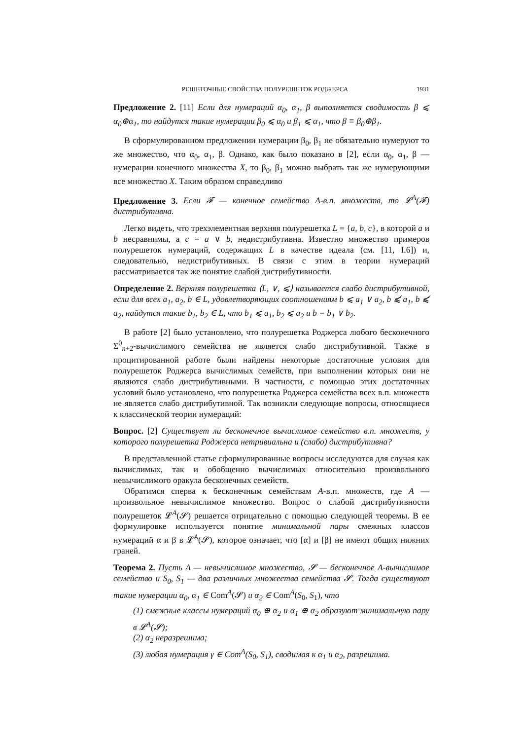РЕШЕТОЧНЫЕ СВОЙСТВА ПОЛУРЕШЕТОК РОДЖЕРСА 1931
Предложение 2. [11] Если для нумераций α<sub>0</sub>, α<sub>1</sub>, β выполняется сводимость β ⩽ α<sub>0</sub>⊕α<sub>1</sub>, то найдутся такие нумерации β<sub>0</sub> ⩽ α<sub>0</sub> и β<sub>1</sub> ⩽ α<sub>1</sub>, что β ≡ β<sub>0</sub>⊕β<sub>1</sub>.
В сформулированном предложении нумерации β<sub>0</sub>, β<sub>1</sub> не обязательно нумеруют то же множество, что α<sub>0</sub>, α<sub>1</sub>, β. Однако, как было показано в [2], если α<sub>0</sub>, α<sub>1</sub>, β — нумерации конечного множества X, то β<sub>0</sub>, β<sub>1</sub> можно выбрать так же нумерующими все множество X. Таким образом справедливо
Предложение 3. Если 𝓕 — конечное семейство A-в.п. множеств, то 𝓛<sup>A</sup>(𝓕) дистрибутивна.
Легко видеть, что трехэлементная верхняя полурешетка L = {a, b, c}, в которой a и b несравнимы, а c = a ∨ b, недистрибутивна. Известно множество примеров полурешеток нумераций, содержащих L в качестве идеала (см. [11, I.6]) и, следовательно, недистрибутивных. В связи с этим в теории нумераций рассматривается так же понятие слабой дистрибутивности.
Определение 2. Верхняя полурешетка ⟨L, ∨, ⩽⟩ называется слабо дистрибутивной, если для всех a<sub>1</sub>, a<sub>2</sub>, b ∈ L, удовлетворяющих соотношениям b ⩽ a<sub>1</sub> ∨ a<sub>2</sub>, b ⩽̸ a<sub>1</sub>, b ⩽̸ a<sub>2</sub>, найдутся такие b<sub>1</sub>, b<sub>2</sub> ∈ L, что b<sub>1</sub> ⩽ a<sub>1</sub>, b<sub>2</sub> ⩽ a<sub>2</sub> и b = b<sub>1</sub> ∨ b<sub>2</sub>.
В работе [2] было установлено, что полурешетка Роджерса любого бесконечного Σ<sup>0</sup><sub>n+2</sub>-вычислимого семейства не является слабо дистрибутивной. Также в процитированной работе были найдены некоторые достаточные условия для полурешеток Роджерса вычислимых семейств, при выполнении которых они не являются слабо дистрибутивными. В частности, с помощью этих достаточных условий было установлено, что полурешетка Роджерса семейства всех в.п. множеств не является слабо дистрибутивной. Так возникли следующие вопросы, относящиеся к классической теории нумераций:
Вопрос. [2] Существует ли бесконечное вычислимое семейство в.п. множеств, у которого полурешетка Роджерса нетривиальна и (слабо) дистрибутивна?
В представленной статье сформулированные вопросы исследуются для случая как вычислимых, так и обобщенно вычислимых относительно произвольного невычислимого оракула бесконечных семейств.
Обратимся сперва к бесконечным семействам A-в.п. множеств, где A — произвольное невычислимое множество. Вопрос о слабой дистрибутивности полурешеток 𝓛<sup>A</sup>(𝓢) решается отрицательно с помощью следующей теоремы. В ее формулировке используется понятие минимальной пары смежных классов нумераций α и β в 𝓛<sup>A</sup>(𝓢), которое означает, что [α] и [β] не имеют общих нижних граней.
Теорема 2. Пусть A — невычислимое множество, 𝓢 — бесконечное A-вычислимое семейство и S<sub>0</sub>, S<sub>1</sub> — два различных множества семейства 𝓢. Тогда существуют такие нумерации α<sub>0</sub>, α<sub>1</sub> ∈ Com<sup>A</sup>(𝓢) и α<sub>2</sub> ∈ Com<sup>A</sup>(S<sub>0</sub>, S<sub>1</sub>), что
(1) смежные классы нумераций α<sub>0</sub> ⊕ α<sub>2</sub> и α<sub>1</sub> ⊕ α<sub>2</sub> образуют минимальную пару в 𝓛<sup>A</sup>(𝓢);
(2) α<sub>2</sub> неразрешима;
(3) любая нумерация γ ∈ Com<sup>A</sup>(S<sub>0</sub>, S<sub>1</sub>), сводимая к α<sub>1</sub> и α<sub>2</sub>, разрешима.